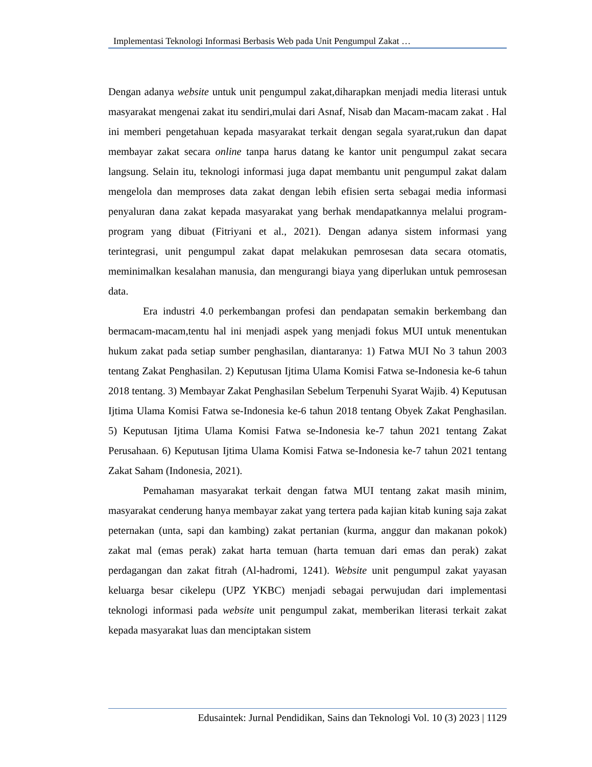Implementasi Teknologi Informasi Berbasis Web pada Unit Pengumpul Zakat …
Dengan adanya website untuk unit pengumpul zakat,diharapkan menjadi media literasi untuk masyarakat mengenai zakat itu sendiri,mulai dari Asnaf, Nisab dan Macam-macam zakat . Hal ini memberi pengetahuan kepada masyarakat terkait dengan segala syarat,rukun dan dapat membayar zakat secara online tanpa harus datang ke kantor unit pengumpul zakat secara langsung. Selain itu, teknologi informasi juga dapat membantu unit pengumpul zakat dalam mengelola dan memproses data zakat dengan lebih efisien serta sebagai media informasi penyaluran dana zakat kepada masyarakat yang berhak mendapatkannya melalui program-program yang dibuat (Fitriyani et al., 2021). Dengan adanya sistem informasi yang terintegrasi, unit pengumpul zakat dapat melakukan pemrosesan data secara otomatis, meminimalkan kesalahan manusia, dan mengurangi biaya yang diperlukan untuk pemrosesan data.
Era industri 4.0 perkembangan profesi dan pendapatan semakin berkembang dan bermacam-macam,tentu hal ini menjadi aspek yang menjadi fokus MUI untuk menentukan hukum zakat pada setiap sumber penghasilan, diantaranya: 1) Fatwa MUI No 3 tahun 2003 tentang Zakat Penghasilan. 2) Keputusan Ijtima Ulama Komisi Fatwa se-Indonesia ke-6 tahun 2018 tentang. 3) Membayar Zakat Penghasilan Sebelum Terpenuhi Syarat Wajib. 4) Keputusan Ijtima Ulama Komisi Fatwa se-Indonesia ke-6 tahun 2018 tentang Obyek Zakat Penghasilan. 5) Keputusan Ijtima Ulama Komisi Fatwa se-Indonesia ke-7 tahun 2021 tentang Zakat Perusahaan. 6) Keputusan Ijtima Ulama Komisi Fatwa se-Indonesia ke-7 tahun 2021 tentang Zakat Saham (Indonesia, 2021).
Pemahaman masyarakat terkait dengan fatwa MUI tentang zakat masih minim, masyarakat cenderung hanya membayar zakat yang tertera pada kajian kitab kuning saja zakat peternakan (unta, sapi dan kambing) zakat pertanian (kurma, anggur dan makanan pokok) zakat mal (emas perak) zakat harta temuan (harta temuan dari emas dan perak) zakat perdagangan dan zakat fitrah (Al-hadromi, 1241). Website unit pengumpul zakat yayasan keluarga besar cikelepu (UPZ YKBC) menjadi sebagai perwujudan dari implementasi teknologi informasi pada website unit pengumpul zakat, memberikan literasi terkait zakat kepada masyarakat luas dan menciptakan sistem
Edusaintek: Jurnal Pendidikan, Sains dan Teknologi Vol. 10 (3) 2023 | 1129